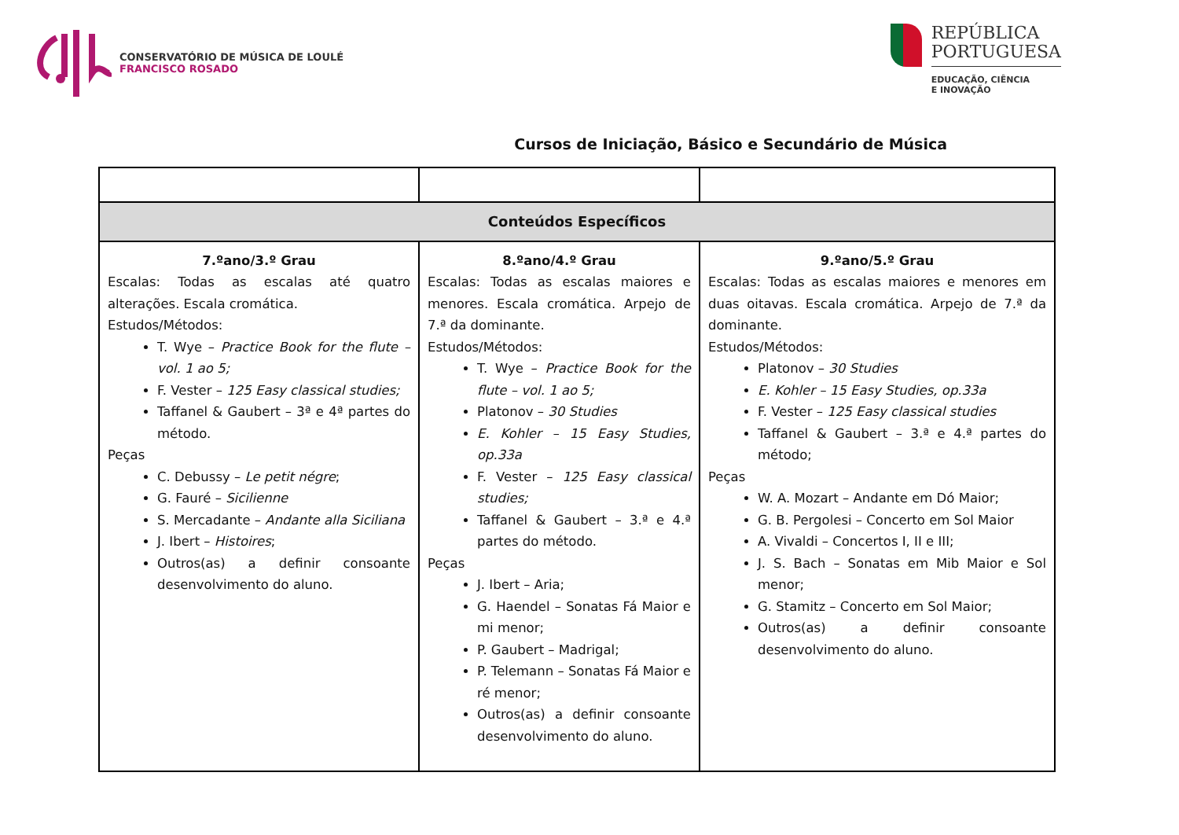CONSERVATÓRIO DE MÚSICA DE LOULÉ
FRANCISCO ROSADO
REPÚBLICA
PORTUGUESA
EDUCAÇÃO, CIÊNCIA
E INOVAÇÃO
Cursos de Iniciação, Básico e Secundário de Música
| Conteúdos Específicos | | |
| 7.ºano/3.º Grau Escalas: Todas as escalas até quatro alterações. Escala cromática. Estudos/Métodos: T. Wye – Practice Book for the flute – vol. 1 ao 5; F. Vester – 125 Easy classical studies; Taffanel & Gaubert – 3ª e 4ª partes do método. Peças C. Debussy – Le petit négre ; G. Fauré – Sicilienne S. Mercadante – Andante alla Siciliana J. Ibert – Histoires ; Outros(as) a definir consoante desenvolvimento do aluno. | 8.ºano/4.º Grau Escalas: Todas as escalas maiores e menores. Escala cromática. Arpejo de 7.ª da dominante. Estudos/Métodos: T. Wye – Practice Book for the flute – vol. 1 ao 5; Platonov – 30 Studies E. Kohler – 15 Easy Studies, op.33a F. Vester – 125 Easy classical studies; Taffanel & Gaubert – 3.ª e 4.ª partes do método. Peças J. Ibert – Aria; G. Haendel – Sonatas Fá Maior e mi menor; P. Gaubert – Madrigal; P. Telemann – Sonatas Fá Maior e ré menor; Outros(as) a definir consoante desenvolvimento do aluno. | 9.ºano/5.º Grau Escalas: Todas as escalas maiores e menores em duas oitavas. Escala cromática. Arpejo de 7.ª da dominante. Estudos/Métodos: Platonov – 30 Studies E. Kohler – 15 Easy Studies, op.33a F. Vester – 125 Easy classical studies Taffanel & Gaubert – 3.ª e 4.ª partes do método; Peças W. A. Mozart – Andante em Dó Maior; G. B. Pergolesi – Concerto em Sol Maior A. Vivaldi – Concertos I, II e III; J. S. Bach – Sonatas em Mib Maior e Sol menor; G. Stamitz – Concerto em Sol Maior; Outros(as) a definir consoante desenvolvimento do aluno. |